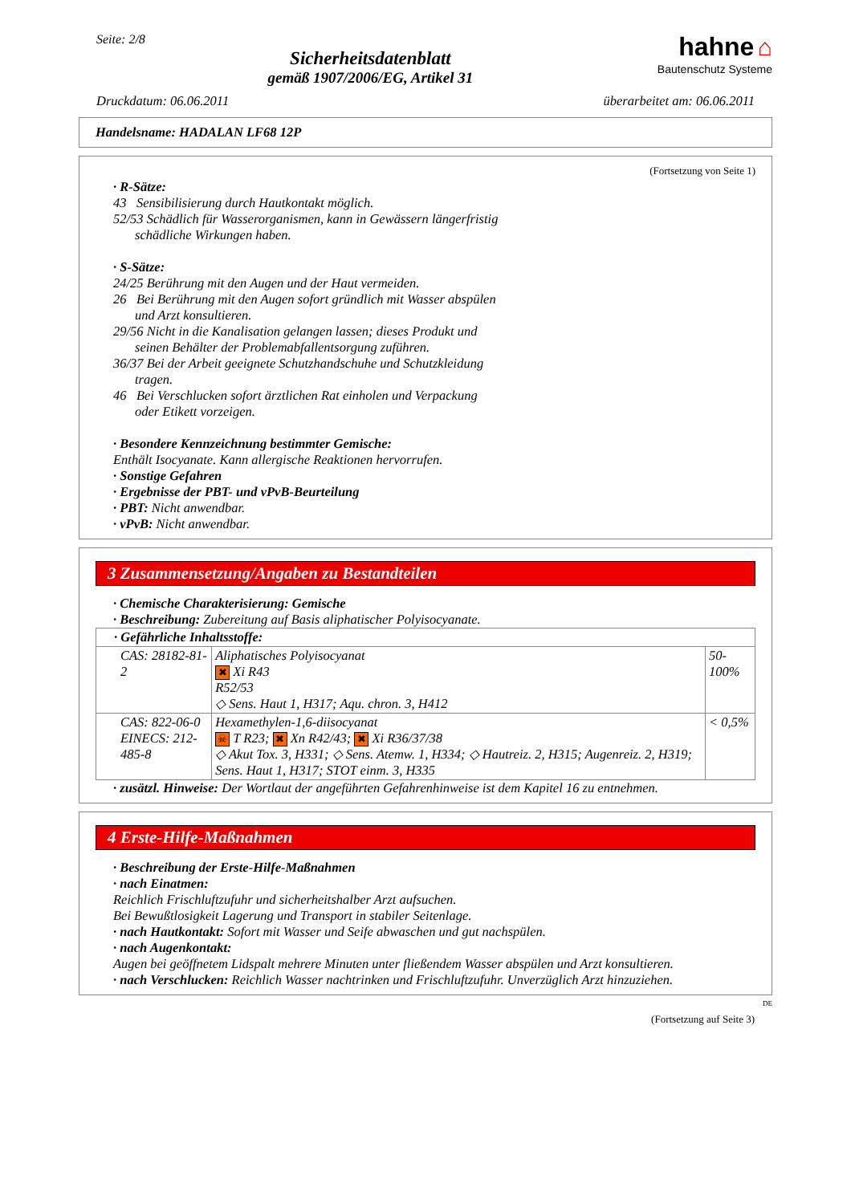Seite: 2/8
Sicherheitsdatenblatt
gemäß 1907/2006/EG, Artikel 31
hahne ⌂
Bautenschutz Systeme
Druckdatum: 06.06.2011 überarbeitet am: 06.06.2011
Handelsname: HADALAN LF68 12P
(Fortsetzung von Seite 1)
· R-Sätze:
43 Sensibilisierung durch Hautkontakt möglich.
52/53 Schädlich für Wasserorganismen, kann in Gewässern längerfristig
schädliche Wirkungen haben.
· S-Sätze:
24/25 Berührung mit den Augen und der Haut vermeiden.
26 Bei Berührung mit den Augen sofort gründlich mit Wasser abspülen
und Arzt konsultieren.
29/56 Nicht in die Kanalisation gelangen lassen; dieses Produkt und
seinen Behälter der Problemabfallentsorgung zuführen.
36/37 Bei der Arbeit geeignete Schutzhandschuhe und Schutzkleidung
tragen.
46 Bei Verschlucken sofort ärztlichen Rat einholen und Verpackung
oder Etikett vorzeigen.
· Besondere Kennzeichnung bestimmter Gemische:
Enthält Isocyanate. Kann allergische Reaktionen hervorrufen.
· Sonstige Gefahren
· Ergebnisse der PBT- und vPvB-Beurteilung
· PBT: Nicht anwendbar.
· vPvB: Nicht anwendbar.
3 Zusammensetzung/Angaben zu Bestandteilen
· Chemische Charakterisierung: Gemische
· Beschreibung: Zubereitung auf Basis aliphatischer Polyisocyanate.
| · Gefährliche Inhaltsstoffe: | | |
| CAS: 28182-81-2 | Aliphatisches Polyisocyanat ✖ Xi R43 R52/53 ◇ Sens. Haut 1, H317; Aqu. chron. 3, H412 | 50-100% |
| CAS: 822-06-0 EINECS: 212-485-8 | Hexamethylen-1,6-diisocyanat ☠ T R23; ✖ Xn R42/43; ✖ Xi R36/37/38 ◇ Akut Tox. 3, H331; ◇ Sens. Atemw. 1, H334; ◇ Hautreiz. 2, H315; Augenreiz. 2, H319; Sens. Haut 1, H317; STOT einm. 3, H335 | < 0,5% |
· zusätzl. Hinweise: Der Wortlaut der angeführten Gefahrenhinweise ist dem Kapitel 16 zu entnehmen.
4 Erste-Hilfe-Maßnahmen
· Beschreibung der Erste-Hilfe-Maßnahmen
· nach Einatmen:
Reichlich Frischluftzufuhr und sicherheitshalber Arzt aufsuchen.
Bei Bewußtlosigkeit Lagerung und Transport in stabiler Seitenlage.
· nach Hautkontakt: Sofort mit Wasser und Seife abwaschen und gut nachspülen.
· nach Augenkontakt:
Augen bei geöffnetem Lidspalt mehrere Minuten unter fließendem Wasser abspülen und Arzt konsultieren.
· nach Verschlucken: Reichlich Wasser nachtrinken und Frischluftzufuhr. Unverzüglich Arzt hinzuziehen.
DE
(Fortsetzung auf Seite 3)